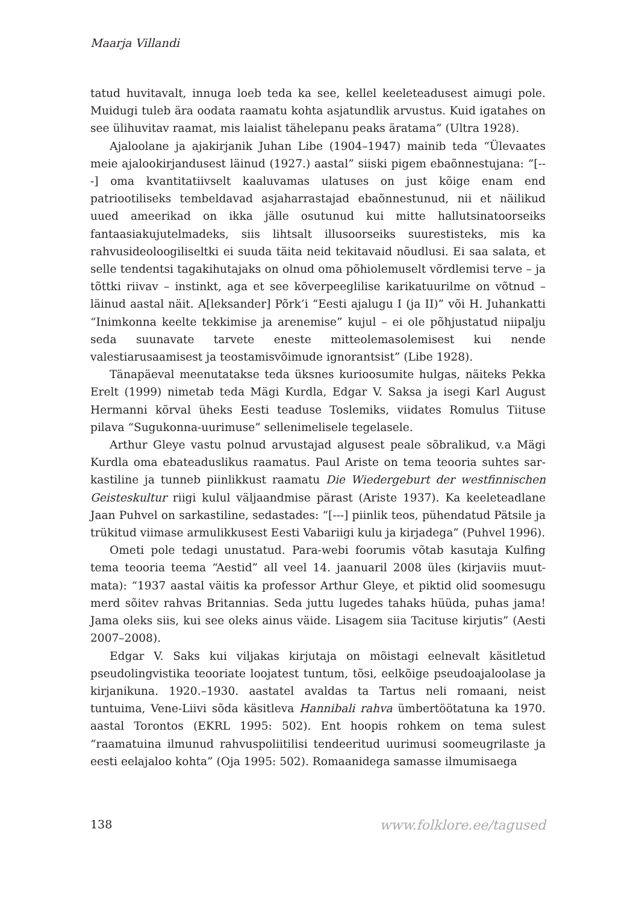Maarja Villandi
tatud huvitavalt, innuga loeb teda ka see, kellel keeleteadusest aimugi pole. Muidugi tuleb ära oodata raamatu kohta asjatundlik arvustus. Kuid igatahes on see ülihuvitav raamat, mis laialist tähelepanu peaks äratama” (Ultra 1928).
Ajaloolane ja ajakirjanik Juhan Libe (1904–1947) mainib teda “Ülevaates meie ajalookirjandusest läinud (1927.) aastal” siiski pigem ebaõnnestujana: “[---] oma kvantitatiivselt kaaluvamas ulatuses on just kõige enam end patriootiliseks tembeldavad asjaharrastajad ebaõnnestunud, nii et näilikud uued ameerikad on ikka jälle osutunud kui mitte hallutsinatoorseiks fantaasiakujutelmadeks, siis lihtsalt illusoorseiks suurestisteks, mis ka rahvusideoloogiliseltki ei suuda täita neid tekitavaid nõudlusi. Ei saa salata, et selle tendentsi tagakihutajaks on olnud oma põhiolemuselt võrdlemisi terve – ja tõttki riivav – instinkt, aga et see kõverpeeglilise karikatuurilme on võtnud – läinud aastal näit. A[leksander] Põrk’i “Eesti ajalugu I (ja II)” või H. Juhankatti “Inimkonna keelte tekkimise ja arenemise” kujul – ei ole põhjustatud niipalju seda suunavate tarvete enes­te mitteolemasolemisest kui nende valestiarusaamisest ja teostamisvõimude ignorantsist” (Libe 1928).
Tänapäeval meenutatakse teda üksnes kurioosumite hulgas, näiteks Pekka Erelt (1999) nimetab teda Mägi Kurdla, Edgar V. Saksa ja isegi Karl August Hermanni kõrval üheks Eesti teaduse Toslemiks, viidates Romulus Tiituse pilava “Sugukonna-uurimuse” sellenimelisele tegelasele.
Arthur Gleye vastu polnud arvustajad algusest peale sõbralikud, v.a Mägi Kurdla oma ebateaduslikus raamatus. Paul Ariste on tema teooria suhtes sar­kastiline ja tunneb piinlikkust raamatu Die Wiedergeburt der westfinnischen Geisteskultur riigi kulul väljaandmise pärast (Ariste 1937). Ka keeleteadlane Jaan Puhvel on sarkastiline, sedastades: “[---] piinlik teos, pühendatud Pätsile ja trükitud viimase armulikkusest Eesti Vabariigi kulu ja kirjadega” (Puhvel 1996).
Ometi pole tedagi unustatud. Para-webi foorumis võtab kasutaja Kulfing tema teooria teema “Aestid” all veel 14. jaanuaril 2008 üles (kirjaviis muut­mata): “1937 aastal väitis ka professor Arthur Gleye, et piktid olid soomesugu merd sõitev rahvas Britannias. Seda juttu lugedes tahaks hüüda, puhas jama! Jama oleks siis, kui see oleks ainus väide. Lisagem siia Tacituse kirjutis” (Aesti 2007–2008).
Edgar V. Saks kui viljakas kirjutaja on mõistagi eelnevalt käsitletud pseudolingvistika teooriate loojatest tuntum, tõsi, eelkõige pseudoajaloolase ja kirjanikuna. 1920.–1930. aastatel avaldas ta Tartus neli romaani, neist tuntuima, Vene-Liivi sõda käsitleva Hannibali rahva ümbertöötatuna ka 1970. aastal Torontos (EKRL 1995: 502). Ent hoopis rohkem on tema sulest “raamatuina ilmunud rahvuspoliitilisi tendeeritud uurimusi soomeugrilaste ja eesti eelajaloo kohta” (Oja 1995: 502). Romaanidega samasse ilmumisaega
138 www.folklore.ee/tagused